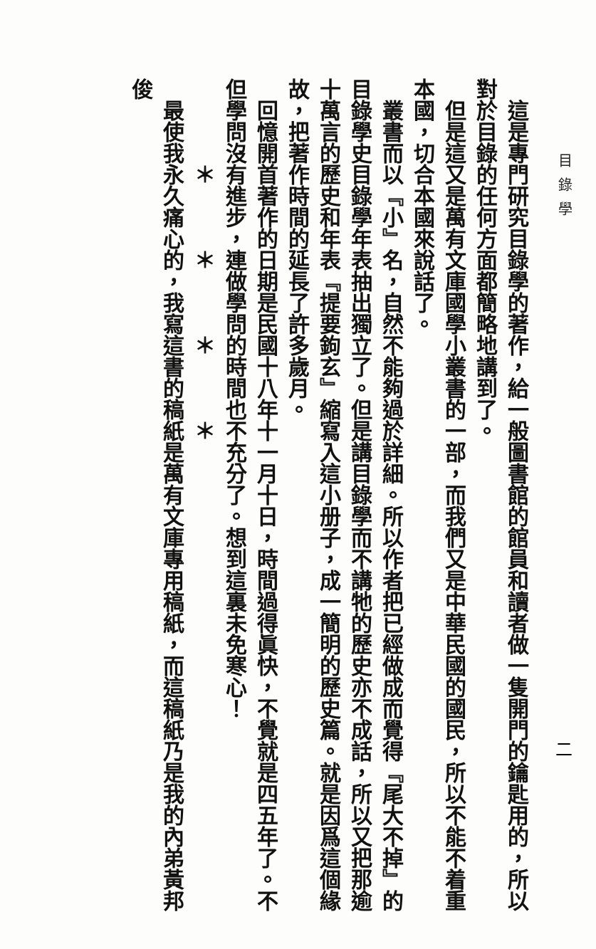目錄學
二
　這是專門研究目錄學的著作，給一般圖書館的館員和讀者做一隻開門的鑰匙用的，所以對於目錄的任何方面都簡略地講到了。
　但是這又是萬有文庫國學小叢書的一部，而我們又是中華民國的國民，所以不能不着重本國，切合本國來說話了。
　叢書而以『小』名，自然不能夠過於詳細。所以作者把已經做成而覺得『尾大不掉』的目錄學史目錄學年表抽出獨立了。但是講目錄學而不講牠的歷史亦不成話，所以又把那逾十萬言的歷史和年表『提要鉤玄』縮寫入這小册子，成一簡明的歷史篇。就是因爲這個緣故，把著作時間的延長了許多歲月。
　回憶開首著作的日期是民國十八年十一月十日，時間過得眞快，不覺就是四五年了。不但學問沒有進步，連做學問的時間也不充分了。想到這裏未免寒心！
　　　　＊　　　＊　　　＊　　　＊
　最使我永久痛心的，我寫這書的稿紙是萬有文庫專用稿紙，而這稿紙乃是我的內弟黃邦俊